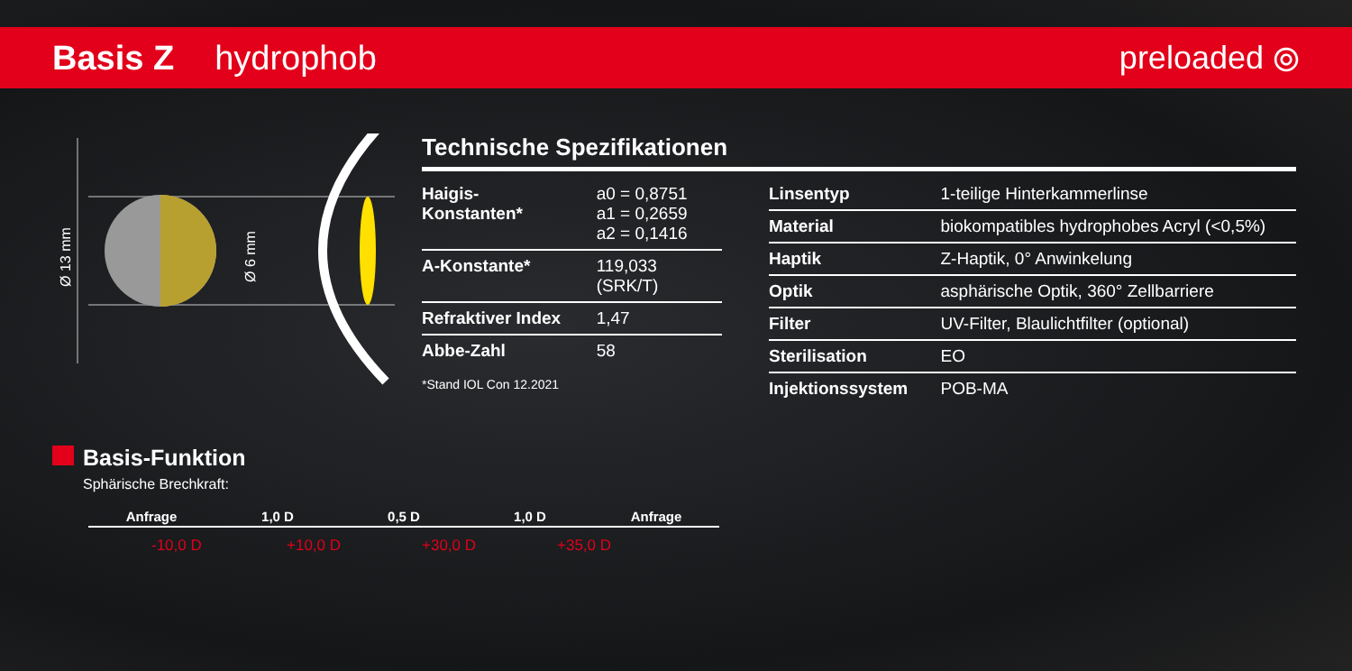Basis Z hydrophob preloaded ⦾
Ø 13 mm
Ø 6 mm
Technische Spezifikationen
| Haigis-Konstanten* | a0 = 0,8751 a1 = 0,2659 a2 = 0,1416 |
| A-Konstante* | 119,033 (SRK/T) |
| Refraktiver Index | 1,47 |
| Abbe-Zahl | 58 |
*Stand IOL Con 12.2021
| Linsentyp | 1-teilige Hinterkammerlinse |
| Material | biokompatibles hydrophobes Acryl (<0,5%) |
| Haptik | Z-Haptik, 0° Anwinkelung |
| Optik | asphärische Optik, 360° Zellbarriere |
| Filter | UV-Filter, Blaulichtfilter (optional) |
| Sterilisation | EO |
| Injektionssystem | POB-MA |
Basis-Funktion
Sphärische Brechkraft:
Anfrage 1,0 D 0,5 D 1,0 D Anfrage
-10,0 D +10,0 D +30,0 D +35,0 D